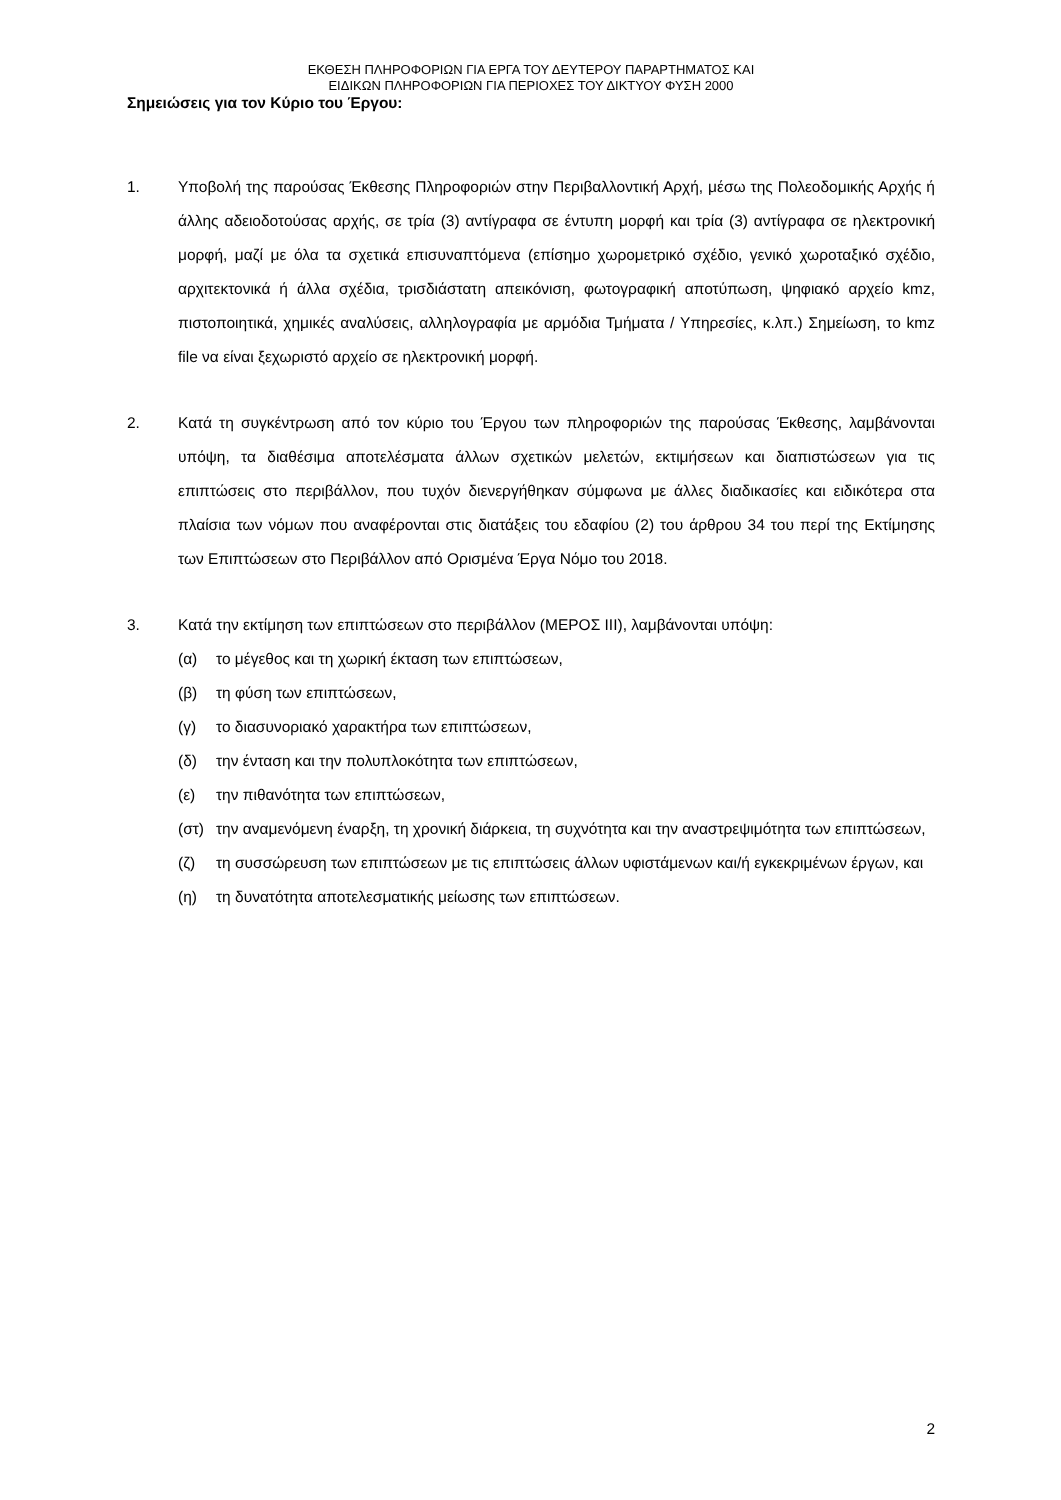ΕΚΘΕΣΗ ΠΛΗΡΟΦΟΡΙΩΝ ΓΙΑ ΕΡΓΑ ΤΟΥ ΔΕΥΤΕΡΟΥ ΠΑΡΑΡΤΗΜΑΤΟΣ ΚΑΙ
ΕΙΔΙΚΩΝ ΠΛΗΡΟΦΟΡΙΩΝ ΓΙΑ ΠΕΡΙΟΧΕΣ ΤΟΥ ΔΙΚΤΥΟΥ ΦΥΣΗ 2000
Σημειώσεις για τον Κύριο του Έργου:
1. Υποβολή της παρούσας Έκθεσης Πληροφοριών στην Περιβαλλοντική Αρχή, μέσω της Πολεοδομικής Αρχής ή άλλης αδειοδοτούσας αρχής, σε τρία (3) αντίγραφα σε έντυπη μορφή και τρία (3) αντίγραφα σε ηλεκτρονική μορφή, μαζί με όλα τα σχετικά επισυναπτόμενα (επίσημο χωρομετρικό σχέδιο, γενικό χωροταξικό σχέδιο, αρχιτεκτονικά ή άλλα σχέδια, τρισδιάστατη απεικόνιση, φωτογραφική αποτύπωση, ψηφιακό αρχείο kmz, πιστοποιητικά, χημικές αναλύσεις, αλληλογραφία με αρμόδια Τμήματα / Υπηρεσίες, κ.λπ.) Σημείωση, το kmz file να είναι ξεχωριστό αρχείο σε ηλεκτρονική μορφή.
2. Κατά τη συγκέντρωση από τον κύριο του Έργου των πληροφοριών της παρούσας Έκθεσης, λαμβάνονται υπόψη, τα διαθέσιμα αποτελέσματα άλλων σχετικών μελετών, εκτιμήσεων και διαπιστώσεων για τις επιπτώσεις στο περιβάλλον, που τυχόν διενεργήθηκαν σύμφωνα με άλλες διαδικασίες και ειδικότερα στα πλαίσια των νόμων που αναφέρονται στις διατάξεις του εδαφίου (2) του άρθρου 34 του περί της Εκτίμησης των Επιπτώσεων στο Περιβάλλον από Ορισμένα Έργα Νόμο του 2018.
3. Κατά την εκτίμηση των επιπτώσεων στο περιβάλλον (ΜΕΡΟΣ ΙΙΙ), λαμβάνονται υπόψη:
(α) το μέγεθος και τη χωρική έκταση των επιπτώσεων,
(β) τη φύση των επιπτώσεων,
(γ) το διασυνοριακό χαρακτήρα των επιπτώσεων,
(δ) την ένταση και την πολυπλοκότητα των επιπτώσεων,
(ε) την πιθανότητα των επιπτώσεων,
(στ) την αναμενόμενη έναρξη, τη χρονική διάρκεια, τη συχνότητα και την αναστρεψιμότητα των επιπτώσεων,
(ζ) τη συσσώρευση των επιπτώσεων με τις επιπτώσεις άλλων υφιστάμενων και/ή εγκεκριμένων έργων, και
(η) τη δυνατότητα αποτελεσματικής μείωσης των επιπτώσεων.
2